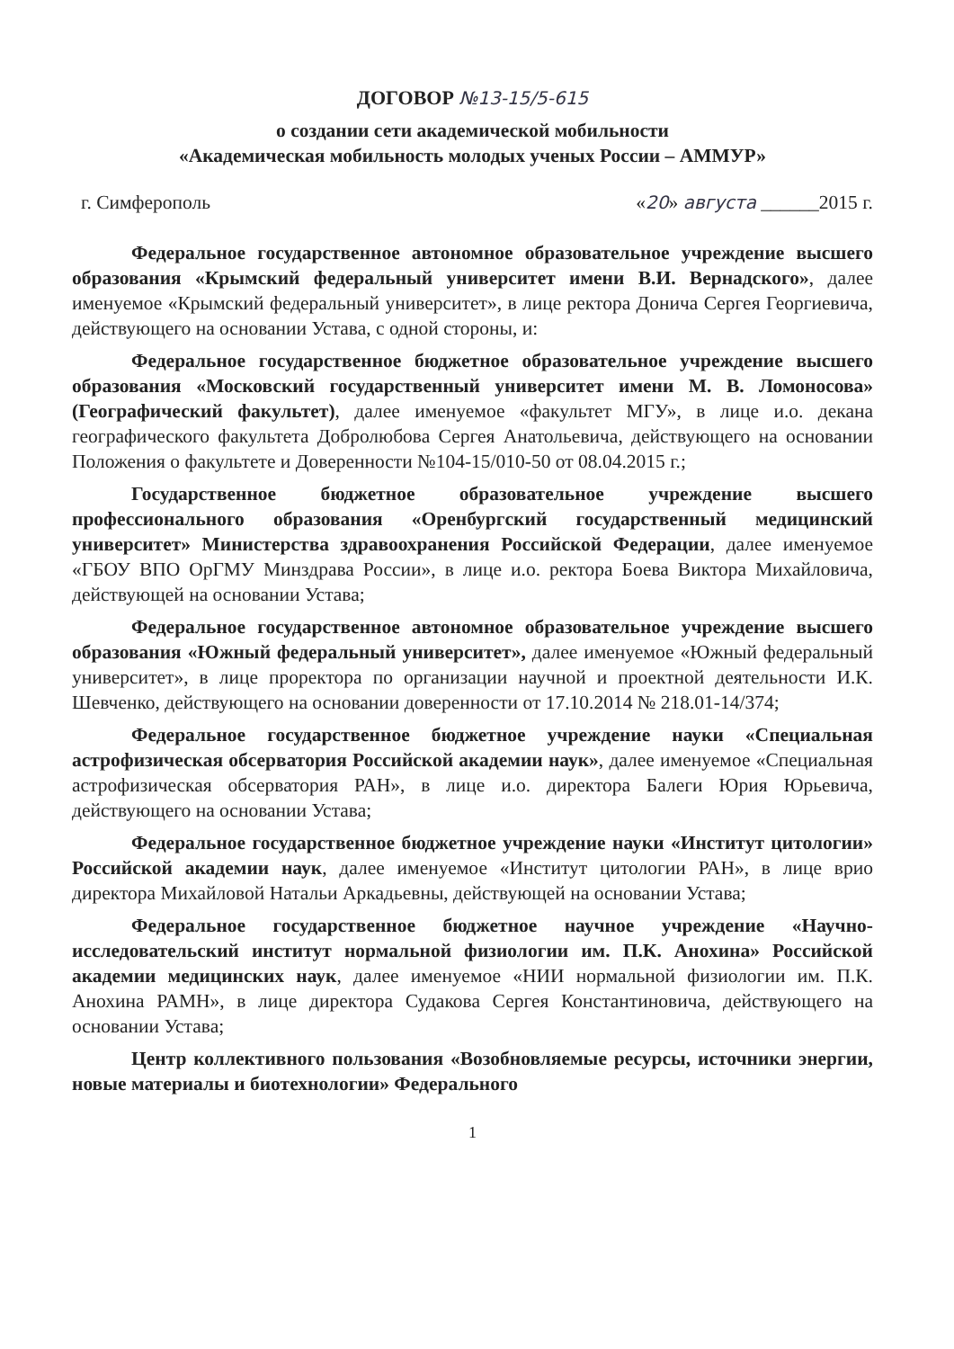ДОГОВОР №13-15/5-615
о создании сети академической мобильности
«Академическая мобильность молодых ученых России – АММУР»
г. Симферополь «20» августа ______2015 г.
Федеральное государственное автономное образовательное учреждение высшего образования «Крымский федеральный университет имени В.И. Вернадского», далее именуемое «Крымский федеральный университет», в лице ректора Донича Сергея Георгиевича, действующего на основании Устава, с одной стороны, и:
Федеральное государственное бюджетное образовательное учреждение высшего образования «Московский государственный университет имени М. В. Ломоносова» (Географический факультет), далее именуемое «факультет МГУ», в лице и.о. декана географического факультета Добролюбова Сергея Анатольевича, действующего на основании Положения о факультете и Доверенности №104-15/010-50 от 08.04.2015 г.;
Государственное бюджетное образовательное учреждение высшего профессионального образования «Оренбургский государственный медицинский университет» Министерства здравоохранения Российской Федерации, далее именуемое «ГБОУ ВПО ОрГМУ Минздрава России», в лице и.о. ректора Боева Виктора Михайловича, действующей на основании Устава;
Федеральное государственное автономное образовательное учреждение высшего образования «Южный федеральный университет», далее именуемое «Южный федеральный университет», в лице проректора по организации научной и проектной деятельности И.К. Шевченко, действующего на основании доверенности от 17.10.2014 № 218.01-14/374;
Федеральное государственное бюджетное учреждение науки «Специальная астрофизическая обсерватория Российской академии наук», далее именуемое «Специальная астрофизическая обсерватория РАН», в лице и.о. директора Балеги Юрия Юрьевича, действующего на основании Устава;
Федеральное государственное бюджетное учреждение науки «Институт цитологии» Российской академии наук, далее именуемое «Институт цитологии РАН», в лице врио директора Михайловой Натальи Аркадьевны, действующей на основании Устава;
Федеральное государственное бюджетное научное учреждение «Научно-исследовательский институт нормальной физиологии им. П.К. Анохина» Российской академии медицинских наук, далее именуемое «НИИ нормальной физиологии им. П.К. Анохина РАМН», в лице директора Судакова Сергея Константиновича, действующего на основании Устава;
Центр коллективного пользования «Возобновляемые ресурсы, источники энергии, новые материалы и биотехнологии» Федерального
1